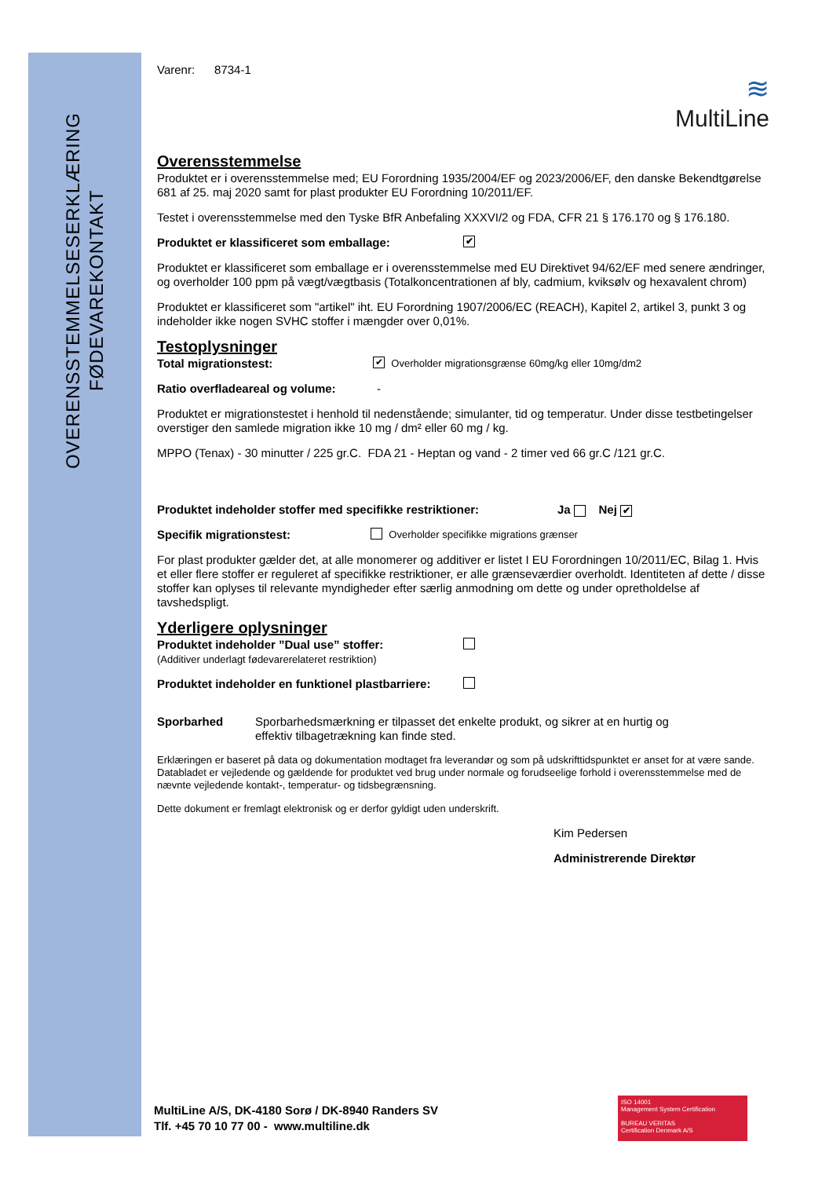OVERENSSTEMMELSESERKLÆRING
FØDEVAREKONTAKT
≋
MultiLine
Varenr: 8734-1
Overensstemmelse
Produktet er i overensstemmelse med; EU Forordning 1935/2004/EF og 2023/2006/EF, den danske Bekendtgørelse 681 af 25. maj 2020 samt for plast produkter EU Forordning 10/2011/EF.
Testet i overensstemmelse med den Tyske BfR Anbefaling XXXVI/2 og FDA, CFR 21 § 176.170 og § 176.180.
Produktet er klassificeret som emballage: ✔
Produktet er klassificeret som emballage er i overensstemmelse med EU Direktivet 94/62/EF med senere ændringer, og overholder 100 ppm på vægt/vægtbasis (Totalkoncentrationen af bly, cadmium, kviksølv og hexavalent chrom)
Produktet er klassificeret som "artikel" iht. EU Forordning 1907/2006/EC (REACH), Kapitel 2, artikel 3, punkt 3 og indeholder ikke nogen SVHC stoffer i mængder over 0,01%.
Testoplysninger
Total migrationstest: ✔ Overholder migrationsgrænse 60mg/kg eller 10mg/dm2
Ratio overfladeareal og volume: -
Produktet er migrationstestet i henhold til nedenstående; simulanter, tid og temperatur. Under disse testbetingelser overstiger den samlede migration ikke 10 mg / dm² eller 60 mg / kg.
MPPO (Tenax) - 30 minutter / 225 gr.C. FDA 21 - Heptan og vand - 2 timer ved 66 gr.C /121 gr.C.
Produktet indeholder stoffer med specifikke restriktioner: Ja Nej ✔
Specifik migrationstest: Overholder specifikke migrations grænser
For plast produkter gælder det, at alle monomerer og additiver er listet I EU Forordningen 10/2011/EC, Bilag 1. Hvis et eller flere stoffer er reguleret af specifikke restriktioner, er alle grænseværdier overholdt. Identiteten af dette / disse stoffer kan oplyses til relevante myndigheder efter særlig anmodning om dette og under opretholdelse af tavshedspligt.
Yderligere oplysninger
Produktet indeholder ”Dual use” stoffer:
(Additiver underlagt fødevarerelateret restriktion)
Produktet indeholder en funktionel plastbarriere:
Sporbarhed Sporbarhedsmærkning er tilpasset det enkelte produkt, og sikrer at en hurtig og effektiv tilbagetrækning kan finde sted.
Erklæringen er baseret på data og dokumentation modtaget fra leverandør og som på udskrifttidspunktet er anset for at være sande. Databladet er vejledende og gældende for produktet ved brug under normale og forudseelige forhold i overensstemmelse med de nævnte vejledende kontakt-, temperatur- og tidsbegrænsning.
Dette dokument er fremlagt elektronisk og er derfor gyldigt uden underskrift.
Kim Pedersen
Administrerende Direktør
MultiLine A/S, DK-4180 Sorø / DK-8940 Randers SV
Tlf. +45 70 10 77 00 - www.multiline.dk
ISO 14001
Management System Certification
BUREAU VERITAS
Certification Denmark A/S